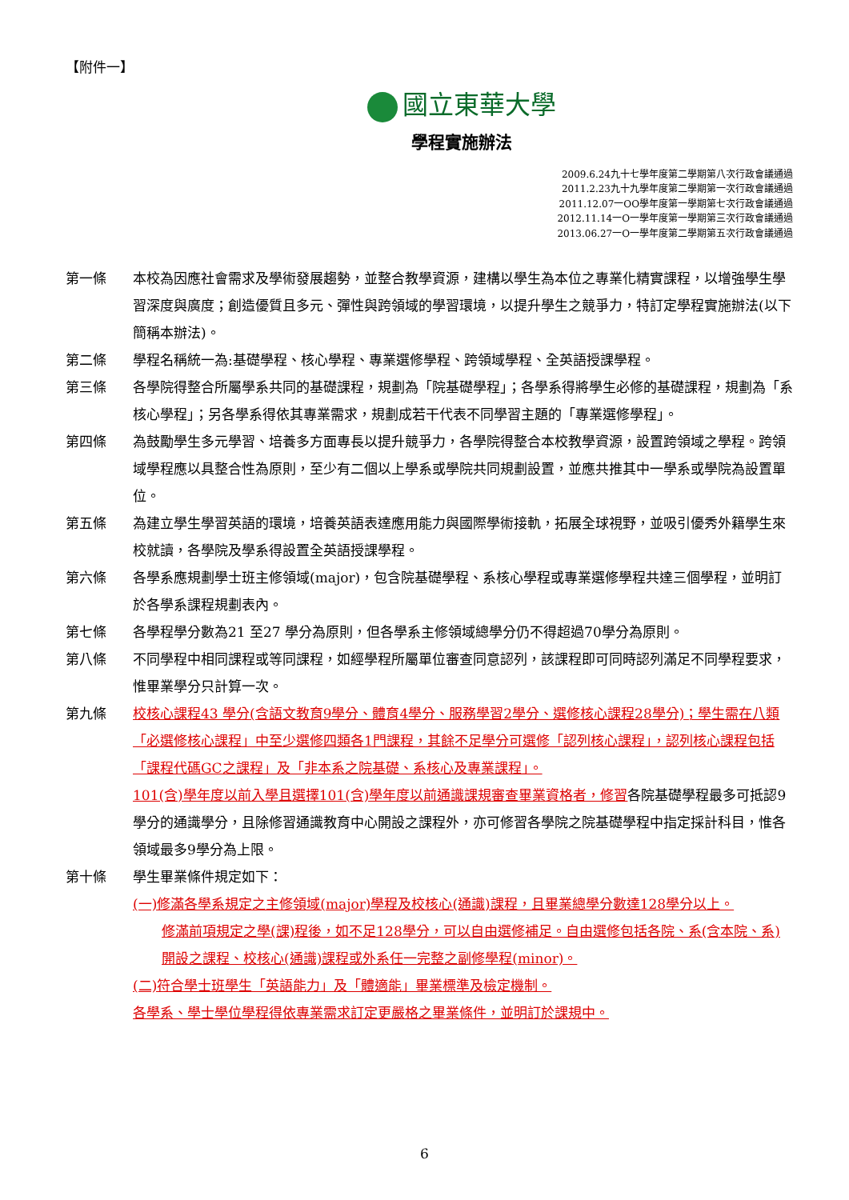【附件一】
國立東華大學
學程實施辦法
2009.6.24九十七學年度第二學期第八次行政會議通過
2011.2.23九十九學年度第二學期第一次行政會議通過
2011.12.07一OO學年度第一學期第七次行政會議通過
2012.11.14一O一學年度第一學期第三次行政會議通過
2013.06.27一O一學年度第二學期第五次行政會議通過
第一條 本校為因應社會需求及學術發展趨勢，並整合教學資源，建構以學生為本位之專業化精實課程，以增強學生學習深度與廣度；創造優質且多元、彈性與跨領域的學習環境，以提升學生之競爭力，特訂定學程實施辦法(以下簡稱本辦法)。
第二條 學程名稱統一為:基礎學程、核心學程、專業選修學程、跨領域學程、全英語授課學程。
第三條 各學院得整合所屬學系共同的基礎課程，規劃為「院基礎學程」；各學系得將學生必修的基礎課程，規劃為「系核心學程」；另各學系得依其專業需求，規劃成若干代表不同學習主題的「專業選修學程」。
第四條 為鼓勵學生多元學習、培養多方面專長以提升競爭力，各學院得整合本校教學資源，設置跨領域之學程。跨領域學程應以具整合性為原則，至少有二個以上學系或學院共同規劃設置，並應共推其中一學系或學院為設置單位。
第五條 為建立學生學習英語的環境，培養英語表達應用能力與國際學術接軌，拓展全球視野，並吸引優秀外籍學生來校就讀，各學院及學系得設置全英語授課學程。
第六條 各學系應規劃學士班主修領域(major)，包含院基礎學程、系核心學程或專業選修學程共達三個學程，並明訂於各學系課程規劃表內。
第七條 各學程學分數為21 至27 學分為原則，但各學系主修領域總學分仍不得超過70學分為原則。
第八條 不同學程中相同課程或等同課程，如經學程所屬單位審查同意認列，該課程即可同時認列滿足不同學程要求，惟畢業學分只計算一次。
第九條 校核心課程43 學分(含語文教育9學分、體育4學分、服務學習2學分、選修核心課程28學分)；學生需在八類「必選修核心課程」中至少選修四類各1門課程，其餘不足學分可選修「認列核心課程」，認列核心課程包括「課程代碼GC之課程」及「非本系之院基礎、系核心及專業課程」。
101(含)學年度以前入學且選擇101(含)學年度以前通識課規審查畢業資格者，修習各院基礎學程最多可抵認9學分的通識學分，且除修習通識教育中心開設之課程外，亦可修習各學院之院基礎學程中指定採計科目，惟各領域最多9學分為上限。
第十條 學生畢業條件規定如下：
(一)修滿各學系規定之主修領域(major)學程及校核心(通識)課程，且畢業總學分數達128學分以上。
修滿前項規定之學(課)程後，如不足128學分，可以自由選修補足。自由選修包括各院、系(含本院、系)開設之課程、校核心(通識)課程或外系任一完整之副修學程(minor)。
(二)符合學士班學生「英語能力」及「體適能」畢業標準及檢定機制。
各學系、學士學位學程得依專業需求訂定更嚴格之畢業條件，並明訂於課規中。
6